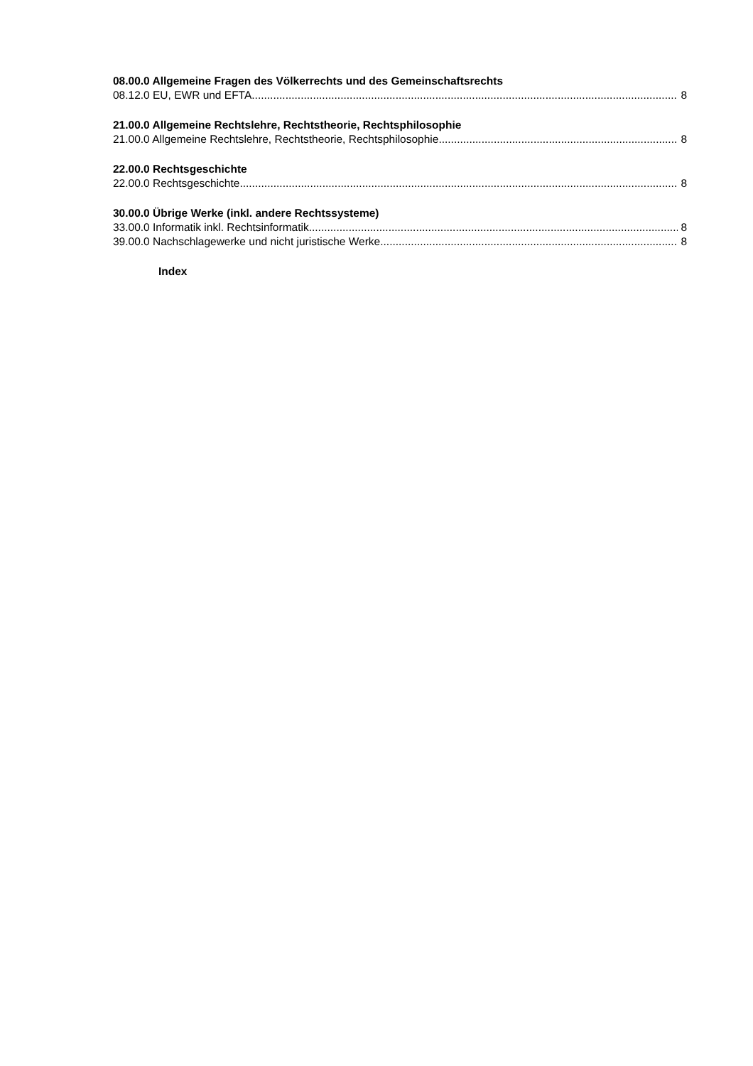08.00.0 Allgemeine Fragen des Völkerrechts und des Gemeinschaftsrechts
08.12.0 EU, EWR und EFTA 8
21.00.0 Allgemeine Rechtslehre, Rechtstheorie, Rechtsphilosophie
21.00.0 Allgemeine Rechtslehre, Rechtstheorie, Rechtsphilosophie 8
22.00.0 Rechtsgeschichte
22.00.0 Rechtsgeschichte 8
30.00.0 Übrige Werke (inkl. andere Rechtssysteme)
33.00.0 Informatik inkl. Rechtsinformatik 8
39.00.0 Nachschlagewerke und nicht juristische Werke 8
Index